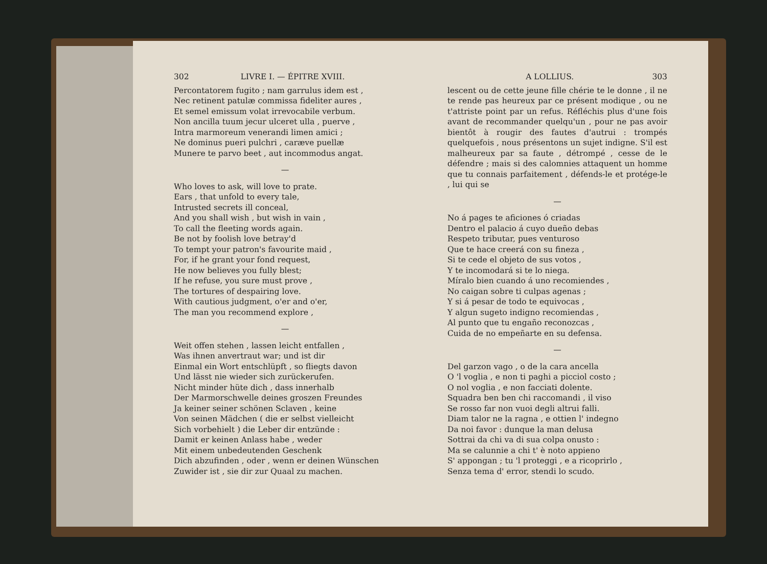302 LIVRE I. — ÉPITRE XVIII.
Percontatorem fugito ; nam garrulus idem est ,
Nec retinent patulæ commissa fideliter aures ,
Et semel emissum volat irrevocabile verbum.
Non ancilla tuum jecur ulceret ulla , puerve ,
Intra marmoreum venerandi limen amici ;
Ne dominus pueri pulchri , caræve puellæ
Munere te parvo beet , aut incommodus angat.
—
Who loves to ask, will love to prate.
Ears , that unfold to every tale,
Intrusted secrets ill conceal,
And you shall wish , but wish in vain ,
To call the fleeting words again.
Be not by foolish love betray'd
To tempt your patron's favourite maid ,
For, if he grant your fond request,
He now believes you fully blest;
If he refuse, you sure must prove ,
The tortures of despairing love.
With cautious judgment, o'er and o'er,
The man you recommend explore ,
—
Weit offen stehen , lassen leicht entfallen ,
Was ihnen anvertraut war; und ist dir
Einmal ein Wort entschlüpft , so fliegts davon
Und lässt nie wieder sich zurückerufen.
Nicht minder hüte dich , dass innerhalb
Der Marmorschwelle deines groszen Freundes
Ja keiner seiner schönen Sclaven , keine
Von seinen Mädchen ( die er selbst vielleicht
Sich vorbehielt ) die Leber dir entzünde :
Damit er keinen Anlass habe , weder
Mit einem unbedeutenden Geschenk
Dich abzufinden , oder , wenn er deinen Wünschen
Zuwider ist , sie dir zur Quaal zu machen.
A LOLLIUS. 303
lescent ou de cette jeune fille chérie te le donne , il ne te rende pas heureux par ce présent modique , ou ne t'attriste point par un refus. Réfléchis plus d'une fois avant de recommander quelqu'un , pour ne pas avoir bientôt à rougir des fautes d'autrui : trompés quelquefois , nous présentons un sujet indigne. S'il est malheureux par sa faute , détrompé , cesse de le défendre ; mais si des calomnies attaquent un homme que tu connais parfaitement , défends-le et protége-le , lui qui se
—
No á pages te aficiones ó criadas
Dentro el palacio á cuyo dueño debas
Respeto tributar, pues venturoso
Que te hace creerá con su fineza ,
Si te cede el objeto de sus votos ,
Y te incomodará si te lo niega.
Míralo bien cuando á uno recomiendes ,
No caigan sobre ti culpas agenas ;
Y si á pesar de todo te equivocas ,
Y algun sugeto indigno recomiendas ,
Al punto que tu engaño reconozcas ,
Cuida de no empeñarte en su defensa.
—
Del garzon vago , o de la cara ancella
O 'l voglia , e non ti paghi a picciol costo ;
O nol voglia , e non facciati dolente.
Squadra ben ben chi raccomandi , il viso
Se rosso far non vuoi degli altrui falli.
Diam talor ne la ragna , e ottien l' indegno
Da noi favor : dunque la man delusa
Sottrai da chi va di sua colpa onusto :
Ma se calunnie a chi t' è noto appieno
S' appongan ; tu 'l proteggi , e a ricoprirlo ,
Senza tema d' error, stendi lo scudo.